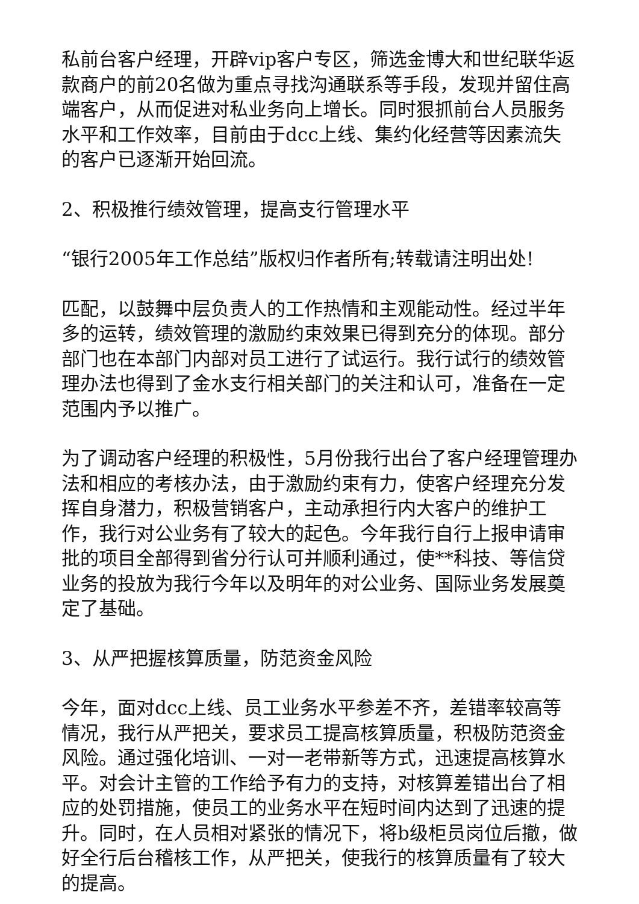私前台客户经理，开辟vip客户专区，筛选金博大和世纪联华返款商户的前20名做为重点寻找沟通联系等手段，发现并留住高端客户，从而促进对私业务向上增长。同时狠抓前台人员服务水平和工作效率，目前由于dcc上线、集约化经营等因素流失的客户已逐渐开始回流。
2、积极推行绩效管理，提高支行管理水平
“银行2005年工作总结”版权归作者所有;转载请注明出处!
匹配，以鼓舞中层负责人的工作热情和主观能动性。经过半年多的运转，绩效管理的激励约束效果已得到充分的体现。部分部门也在本部门内部对员工进行了试运行。我行试行的绩效管理办法也得到了金水支行相关部门的关注和认可，准备在一定范围内予以推广。
为了调动客户经理的积极性，5月份我行出台了客户经理管理办法和相应的考核办法，由于激励约束有力，使客户经理充分发挥自身潜力，积极营销客户，主动承担行内大客户的维护工作，我行对公业务有了较大的起色。今年我行自行上报申请审批的项目全部得到省分行认可并顺利通过，使**科技、等信贷业务的投放为我行今年以及明年的对公业务、国际业务发展奠定了基础。
3、从严把握核算质量，防范资金风险
今年，面对dcc上线、员工业务水平参差不齐，差错率较高等情况，我行从严把关，要求员工提高核算质量，积极防范资金风险。通过强化培训、一对一老带新等方式，迅速提高核算水平。对会计主管的工作给予有力的支持，对核算差错出台了相应的处罚措施，使员工的业务水平在短时间内达到了迅速的提升。同时，在人员相对紧张的情况下，将b级柜员岗位后撤，做好全行后台稽核工作，从严把关，使我行的核算质量有了较大的提高。